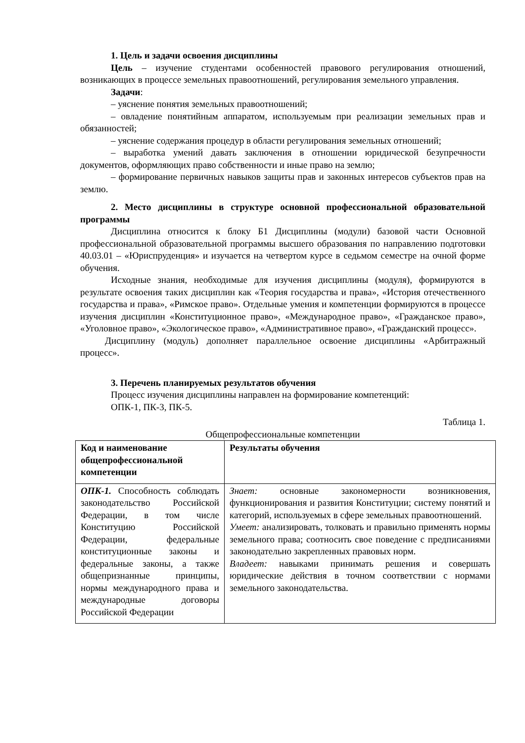1. Цель и задачи освоения дисциплины
Цель – изучение студентами особенностей правового регулирования отношений, возникающих в процессе земельных правоотношений, регулирования земельного управления.
Задачи:
– уяснение понятия земельных правоотношений;
– овладение понятийным аппаратом, используемым при реализации земельных прав и обязанностей;
– уяснение содержания процедур в области регулирования земельных отношений;
– выработка умений давать заключения в отношении юридической безупречности документов, оформляющих право собственности и иные право на землю;
– формирование первичных навыков защиты прав и законных интересов субъектов прав на землю.
2. Место дисциплины в структуре основной профессиональной образовательной программы
Дисциплина относится к блоку Б1 Дисциплины (модули) базовой части Основной профессиональной образовательной программы высшего образования по направлению подготовки 40.03.01 – «Юриспруденция» и изучается на четвертом курсе в седьмом семестре на очной форме обучения.
Исходные знания, необходимые для изучения дисциплины (модуля), формируются в результате освоения таких дисциплин как «Теория государства и права», «История отечественного государства и права», «Римское право». Отдельные умения и компетенции формируются в процессе изучения дисциплин «Конституционное право», «Международное право», «Гражданское право», «Уголовное право», «Экологическое право», «Административное право», «Гражданский процесс».
Дисциплину (модуль) дополняет параллельное освоение дисциплины «Арбитражный процесс».
3. Перечень планируемых результатов обучения
Процесс изучения дисциплины направлен на формирование компетенций:
ОПК-1, ПК-3, ПК-5.
Таблица 1.
Общепрофессиональные компетенции
| Код и наименование общепрофессиональной компетенции | Результаты обучения |
| ОПК-1. Способность соблюдать законодательство Российской Федерации, в том числе Конституцию Российской Федерации, федеральные конституционные законы и федеральные законы, а также общепризнанные принципы, нормы международного права и международные договоры Российской Федерации | Знает: основные закономерности возникновения, функционирования и развития Конституции; систему понятий и категорий, используемых в сфере земельных правоотношений. Умеет: анализировать, толковать и правильно применять нормы земельного права; соотносить свое поведение с предписаниями законодательно закрепленных правовых норм. Владеет: навыками принимать решения и совершать юридические действия в точном соответствии с нормами земельного законодательства. |